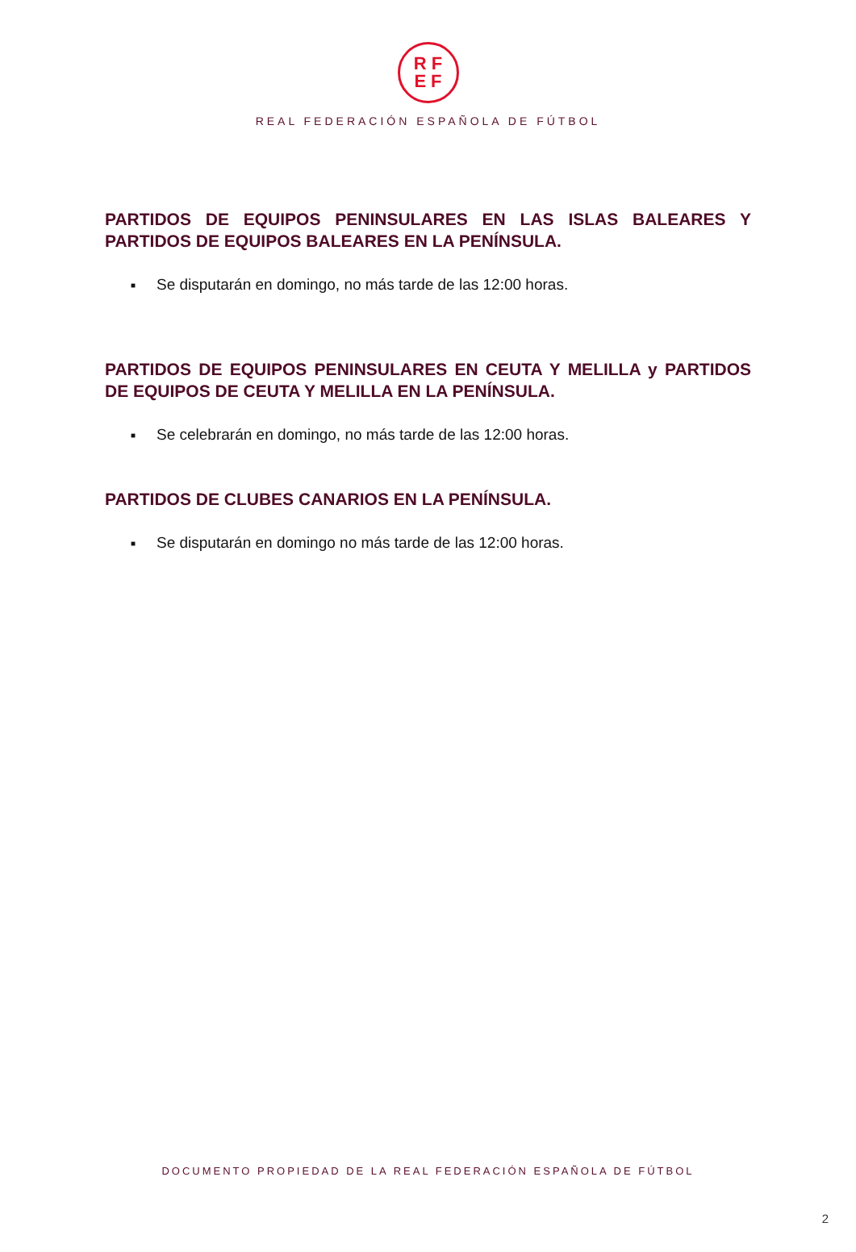RF
EF
REAL FEDERACIÓN ESPAÑOLA DE FÚTBOL
PARTIDOS DE EQUIPOS PENINSULARES EN LAS ISLAS BALEARES Y PARTIDOS DE EQUIPOS BALEARES EN LA PENÍNSULA.
■ Se disputarán en domingo, no más tarde de las 12:00 horas.
PARTIDOS DE EQUIPOS PENINSULARES EN CEUTA Y MELILLA y PARTIDOS DE EQUIPOS DE CEUTA Y MELILLA EN LA PENÍNSULA.
■ Se celebrarán en domingo, no más tarde de las 12:00 horas.
PARTIDOS DE CLUBES CANARIOS EN LA PENÍNSULA.
■ Se disputarán en domingo no más tarde de las 12:00 horas.
DOCUMENTO PROPIEDAD DE LA REAL FEDERACIÓN ESPAÑOLA DE FÚTBOL
2